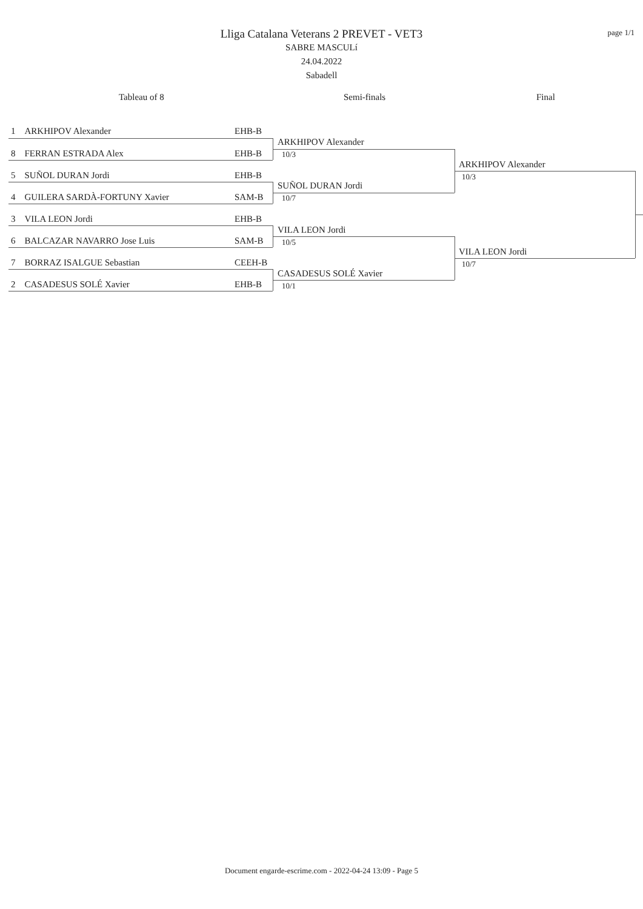page 1/1
Lliga Catalana Veterans 2 PREVET - VET3
SABRE MASCULí
24.04.2022
Sabadell
Tableau of 8 Semi-finals Final
1 ARKHIPOV Alexander EHB-B
8 FERRAN ESTRADA Alex EHB-B
5 SUÑOL DURAN Jordi EHB-B
4 GUILERA SARDÀ-FORTUNY Xavier
SAM-B
3 VILA LEON Jordi EHB-B
6 BALCAZAR NAVARRO Jose Luis
SAM-B
7 BORRAZ ISALGUE Sebastian CEEH-B
2 CASADESUS SOLÉ Xavier EHB-B
ARKHIPOV Alexander
10/3
SUÑOL DURAN Jordi
10/7
VILA LEON Jordi
10/5
CASADESUS SOLÉ Xavier
10/1
ARKHIPOV Alexander
10/3
VILA LEON Jordi
10/7
Document engarde-escrime.com - 2022-04-24 13:09 - Page 5